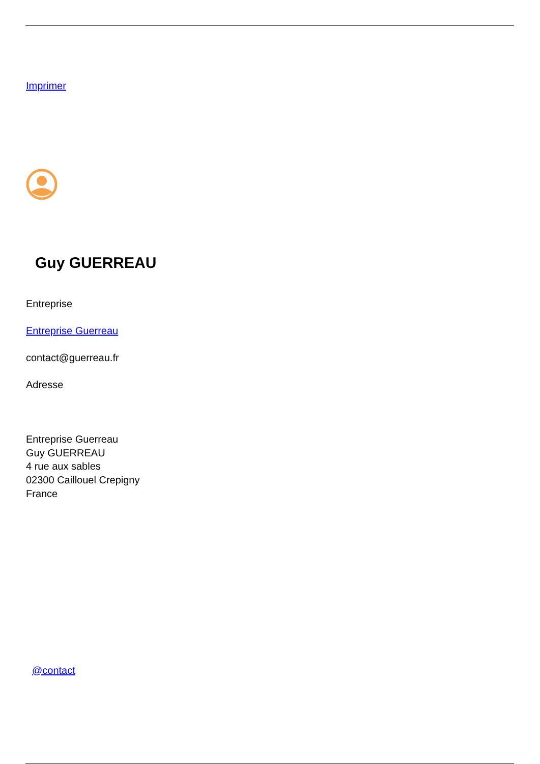Imprimer
Guy GUERREAU
Entreprise
Entreprise Guerreau
contact@guerreau.fr
Adresse
Entreprise Guerreau
Guy GUERREAU
4 rue aux sables
02300 Caillouel Crepigny
France
@contact